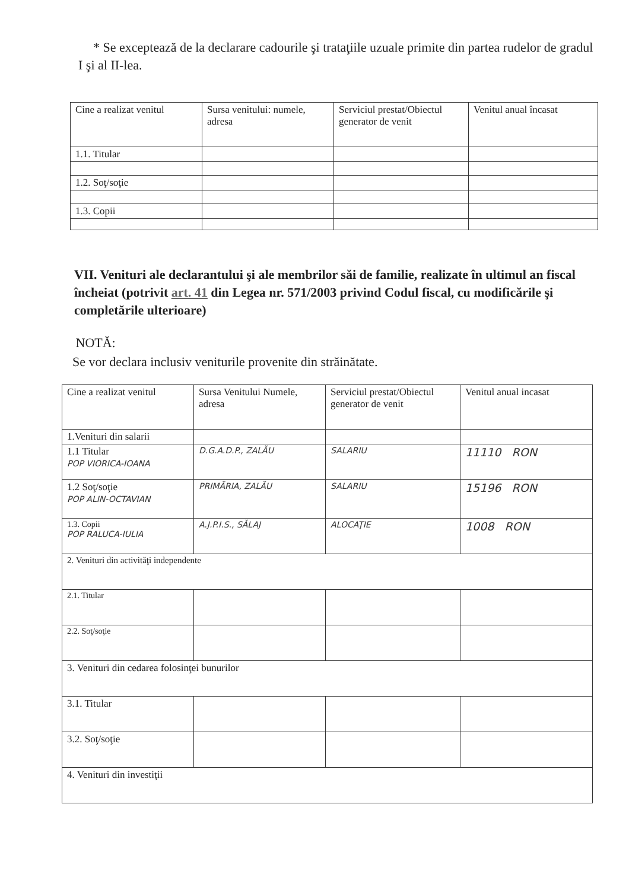* Se exceptează de la declarare cadourile şi trataţiile uzuale primite din partea rudelor de gradul I şi al II-lea.
| Cine a realizat venitul | Sursa venitului: numele, adresa | Serviciul prestat/Obiectul generator de venit | Venitul anual încasat |
| 1.1. Titular | | | |
| 1.2. Soţ/soţie | | | |
| 1.3. Copii | | | |
VII. Venituri ale declarantului şi ale membrilor săi de familie, realizate în ultimul an fiscal încheiat (potrivit art. 41 din Legea nr. 571/2003 privind Codul fiscal, cu modificările şi completările ulterioare)
NOTĂ:
Se vor declara inclusiv veniturile provenite din străinătate.
| Cine a realizat venitul | Sursa Venitului Numele, adresa | Serviciul prestat/Obiectul generator de venit | Venitul anual incasat |
| 1.Venituri din salarii | | | |
| 1.1 Titular POP VIORICA-IOANA | D.G.A.D.P., ZALĂU | SALARIU | 11110 RON |
| 1.2 Soţ/soţie POP ALIN-OCTAVIAN | PRIMĂRIA, ZALĂU | SALARIU | 15196 RON |
| 1.3. Copii POP RALUCA-IULIA | A.J.P.I.S., SĂLAJ | ALOCAŢIE | 1008 RON |
| 2. Venituri din activităţi independente | | | |
| 2.1. Titular | | | |
| 2.2. Soţ/soţie | | | |
| 3. Venituri din cedarea folosinţei bunurilor | | | |
| 3.1. Titular | | | |
| 3.2. Soţ/soţie | | | |
| 4. Venituri din investiţii | | | |